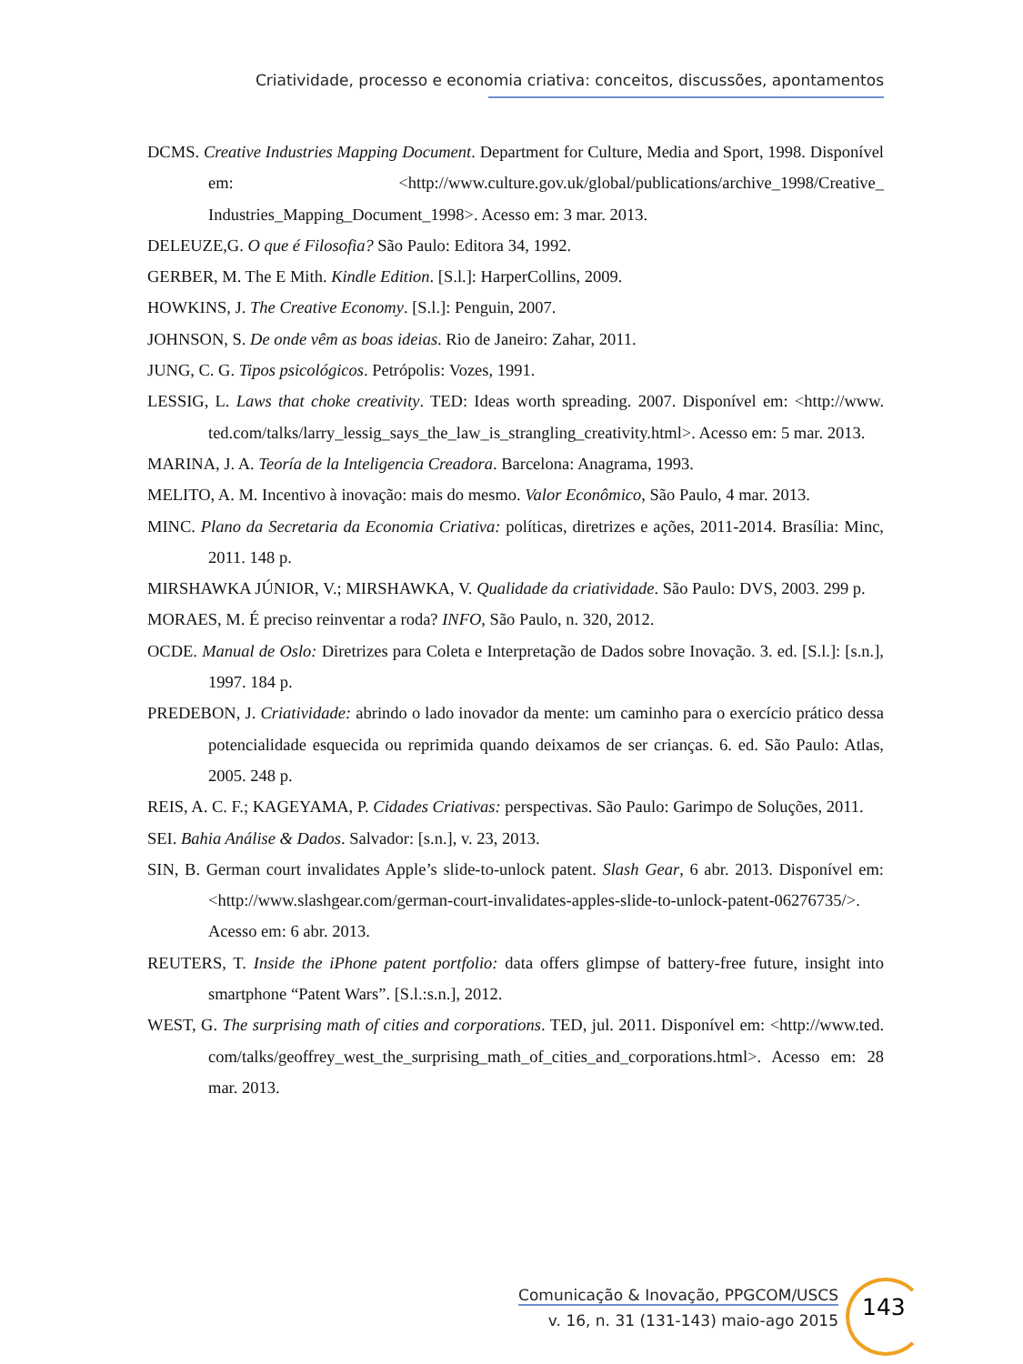Criatividade, processo e economia criativa: conceitos, discussões, apontamentos
DCMS. Creative Industries Mapping Document. Department for Culture, Media and Sport, 1998. Disponível em: <http://www.culture.gov.uk/global/publications/archive_1998/Creative_ Industries_Mapping_Document_1998>. Acesso em: 3 mar. 2013.
DELEUZE,G. O que é Filosofia? São Paulo: Editora 34, 1992.
GERBER, M. The E Mith. Kindle Edition. [S.l.]: HarperCollins, 2009.
HOWKINS, J. The Creative Economy. [S.l.]: Penguin, 2007.
JOHNSON, S. De onde vêm as boas ideias. Rio de Janeiro: Zahar, 2011.
JUNG, C. G. Tipos psicológicos. Petrópolis: Vozes, 1991.
LESSIG, L. Laws that choke creativity. TED: Ideas worth spreading. 2007. Disponível em: <http://www. ted.com/talks/larry_lessig_says_the_law_is_strangling_creativity.html>. Acesso em: 5 mar. 2013.
MARINA, J. A. Teoría de la Inteligencia Creadora. Barcelona: Anagrama, 1993.
MELITO, A. M. Incentivo à inovação: mais do mesmo. Valor Econômico, São Paulo, 4 mar. 2013.
MINC. Plano da Secretaria da Economia Criativa: políticas, diretrizes e ações, 2011-2014. Brasília: Minc, 2011. 148 p.
MIRSHAWKA JÚNIOR, V.; MIRSHAWKA, V. Qualidade da criatividade. São Paulo: DVS, 2003. 299 p.
MORAES, M. É preciso reinventar a roda? INFO, São Paulo, n. 320, 2012.
OCDE. Manual de Oslo: Diretrizes para Coleta e Interpretação de Dados sobre Inovação. 3. ed. [S.l.]: [s.n.], 1997. 184 p.
PREDEBON, J. Criatividade: abrindo o lado inovador da mente: um caminho para o exercício prático dessa potencialidade esquecida ou reprimida quando deixamos de ser crianças. 6. ed. São Paulo: Atlas, 2005. 248 p.
REIS, A. C. F.; KAGEYAMA, P. Cidades Criativas: perspectivas. São Paulo: Garimpo de Soluções, 2011.
SEI. Bahia Análise & Dados. Salvador: [s.n.], v. 23, 2013.
SIN, B. German court invalidates Apple’s slide-to-unlock patent. Slash Gear, 6 abr. 2013. Disponível em: <http://www.slashgear.com/german-court-invalidates-apples-slide-to-unlock-patent-06276735/>. Acesso em: 6 abr. 2013.
REUTERS, T. Inside the iPhone patent portfolio: data offers glimpse of battery-free future, insight into smartphone “Patent Wars”. [S.l.:s.n.], 2012.
WEST, G. The surprising math of cities and corporations. TED, jul. 2011. Disponível em: <http://www.ted. com/talks/geoffrey_west_the_surprising_math_of_cities_and_corporations.html>. Acesso em: 28 mar. 2013.
Comunicação & Inovação, PPGCOM/USCS
v. 16, n. 31 (131-143) maio-ago 2015
143